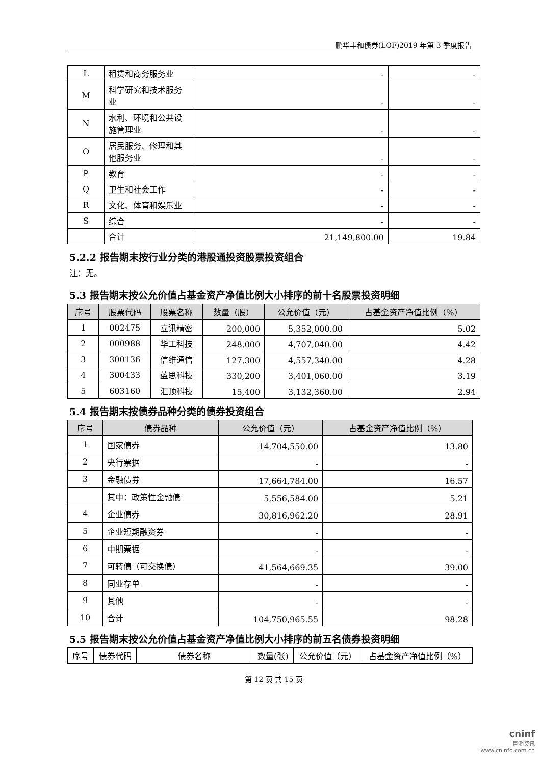鹏华丰和债券(LOF)2019 年第 3 季度报告
| L | 租赁和商务服务业 | - | - |
| M | 科学研究和技术服务业 | - | - |
| N | 水利、环境和公共设施管理业 | - | - |
| O | 居民服务、修理和其他服务业 | - | - |
| P | 教育 | - | - |
| Q | 卫生和社会工作 | - | - |
| R | 文化、体育和娱乐业 | - | - |
| S | 综合 | - | - |
| | 合计 | 21,149,800.00 | 19.84 |
5.2.2 报告期末按行业分类的港股通投资股票投资组合
注：无。
5.3 报告期末按公允价值占基金资产净值比例大小排序的前十名股票投资明细
| 序号 | 股票代码 | 股票名称 | 数量（股） | 公允价值（元） | 占基金资产净值比例（%） |
| --- | --- | --- | --- | --- | --- |
| 1 | 002475 | 立讯精密 | 200,000 | 5,352,000.00 | 5.02 |
| 2 | 000988 | 华工科技 | 248,000 | 4,707,040.00 | 4.42 |
| 3 | 300136 | 信维通信 | 127,300 | 4,557,340.00 | 4.28 |
| 4 | 300433 | 蓝思科技 | 330,200 | 3,401,060.00 | 3.19 |
| 5 | 603160 | 汇顶科技 | 15,400 | 3,132,360.00 | 2.94 |
5.4 报告期末按债券品种分类的债券投资组合
| 序号 | 债券品种 | 公允价值（元） | 占基金资产净值比例（%） |
| --- | --- | --- | --- |
| 1 | 国家债券 | 14,704,550.00 | 13.80 |
| 2 | 央行票据 | - | - |
| 3 | 金融债券 | 17,664,784.00 | 16.57 |
| | 其中：政策性金融债 | 5,556,584.00 | 5.21 |
| 4 | 企业债券 | 30,816,962.20 | 28.91 |
| 5 | 企业短期融资券 | - | - |
| 6 | 中期票据 | - | - |
| 7 | 可转债（可交换债） | 41,564,669.35 | 39.00 |
| 8 | 同业存单 | - | - |
| 9 | 其他 | - | - |
| 10 | 合计 | 104,750,965.55 | 98.28 |
5.5 报告期末按公允价值占基金资产净值比例大小排序的前五名债券投资明细
| 序号 | 债券代码 | 债券名称 | 数量(张) | 公允价值（元） | 占基金资产净值比例（%） |
第 12 页 共 15 页
cninf
巨潮资讯
www.cninfo.com.cn